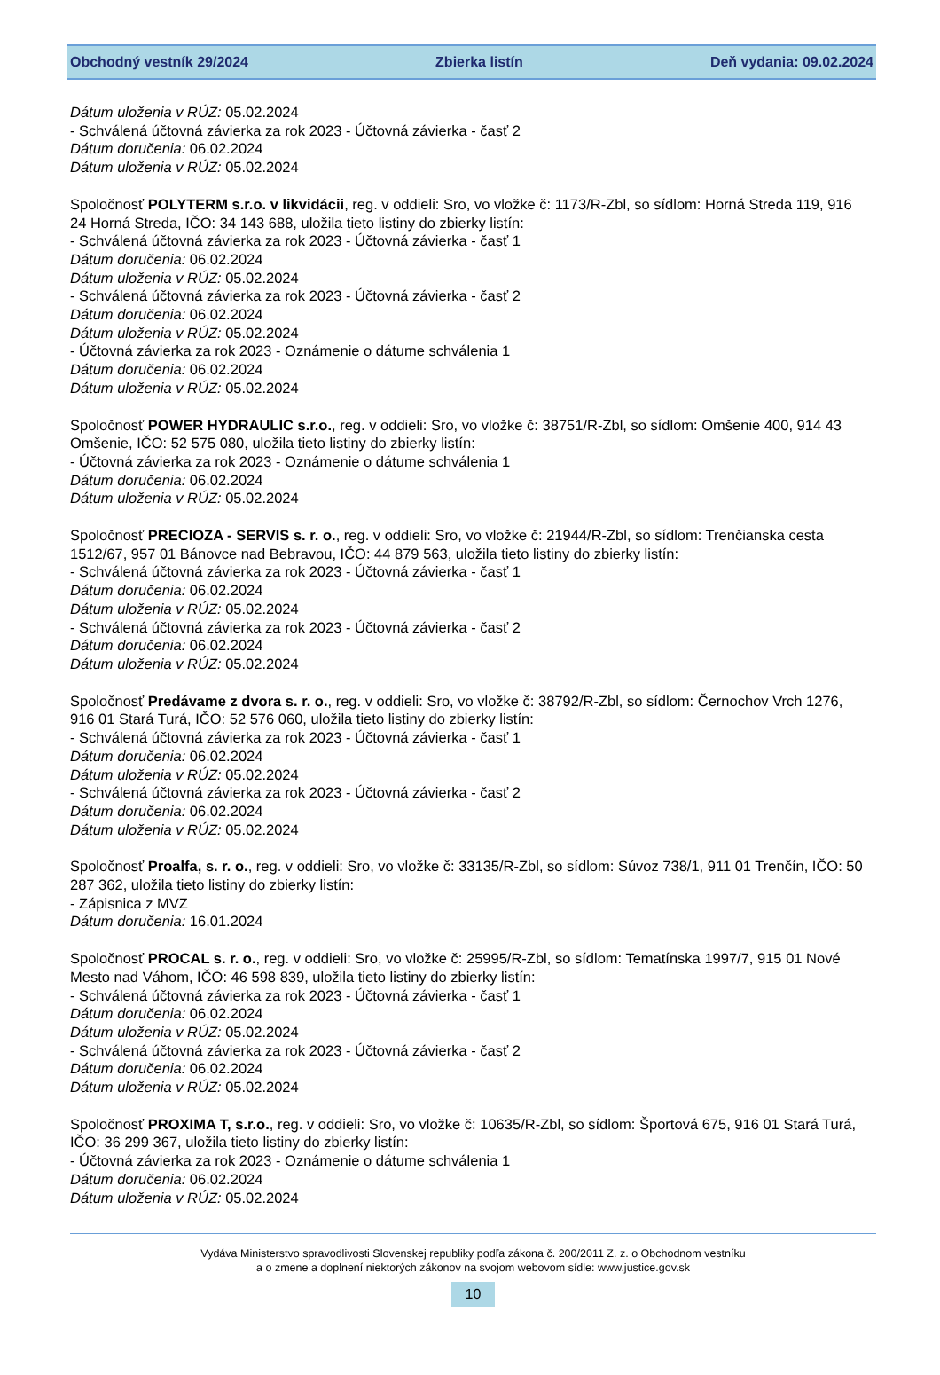Obchodný vestník 29/2024 Zbierka listín Deň vydania: 09.02.2024
Dátum uloženia v RÚZ: 05.02.2024
- Schválená účtovná závierka za rok 2023 - Účtovná závierka - časť 2
Dátum doručenia: 06.02.2024
Dátum uloženia v RÚZ: 05.02.2024
Spoločnosť POLYTERM s.r.o. v likvidácii, reg. v oddieli: Sro, vo vložke č: 1173/R-Zbl, so sídlom: Horná Streda 119, 916 24 Horná Streda, IČO: 34 143 688, uložila tieto listiny do zbierky listín:
- Schválená účtovná závierka za rok 2023 - Účtovná závierka - časť 1
Dátum doručenia: 06.02.2024
Dátum uloženia v RÚZ: 05.02.2024
- Schválená účtovná závierka za rok 2023 - Účtovná závierka - časť 2
Dátum doručenia: 06.02.2024
Dátum uloženia v RÚZ: 05.02.2024
- Účtovná závierka za rok 2023 - Oznámenie o dátume schválenia 1
Dátum doručenia: 06.02.2024
Dátum uloženia v RÚZ: 05.02.2024
Spoločnosť POWER HYDRAULIC s.r.o., reg. v oddieli: Sro, vo vložke č: 38751/R-Zbl, so sídlom: Omšenie 400, 914 43 Omšenie, IČO: 52 575 080, uložila tieto listiny do zbierky listín:
- Účtovná závierka za rok 2023 - Oznámenie o dátume schválenia 1
Dátum doručenia: 06.02.2024
Dátum uloženia v RÚZ: 05.02.2024
Spoločnosť PRECIOZA - SERVIS s. r. o., reg. v oddieli: Sro, vo vložke č: 21944/R-Zbl, so sídlom: Trenčianska cesta 1512/67, 957 01 Bánovce nad Bebravou, IČO: 44 879 563, uložila tieto listiny do zbierky listín:
- Schválená účtovná závierka za rok 2023 - Účtovná závierka - časť 1
Dátum doručenia: 06.02.2024
Dátum uloženia v RÚZ: 05.02.2024
- Schválená účtovná závierka za rok 2023 - Účtovná závierka - časť 2
Dátum doručenia: 06.02.2024
Dátum uloženia v RÚZ: 05.02.2024
Spoločnosť Predávame z dvora s. r. o., reg. v oddieli: Sro, vo vložke č: 38792/R-Zbl, so sídlom: Černochov Vrch 1276, 916 01 Stará Turá, IČO: 52 576 060, uložila tieto listiny do zbierky listín:
- Schválená účtovná závierka za rok 2023 - Účtovná závierka - časť 1
Dátum doručenia: 06.02.2024
Dátum uloženia v RÚZ: 05.02.2024
- Schválená účtovná závierka za rok 2023 - Účtovná závierka - časť 2
Dátum doručenia: 06.02.2024
Dátum uloženia v RÚZ: 05.02.2024
Spoločnosť Proalfa, s. r. o., reg. v oddieli: Sro, vo vložke č: 33135/R-Zbl, so sídlom: Súvoz 738/1, 911 01 Trenčín, IČO: 50 287 362, uložila tieto listiny do zbierky listín:
- Zápisnica z MVZ
Dátum doručenia: 16.01.2024
Spoločnosť PROCAL s. r. o., reg. v oddieli: Sro, vo vložke č: 25995/R-Zbl, so sídlom: Tematínska 1997/7, 915 01 Nové Mesto nad Váhom, IČO: 46 598 839, uložila tieto listiny do zbierky listín:
- Schválená účtovná závierka za rok 2023 - Účtovná závierka - časť 1
Dátum doručenia: 06.02.2024
Dátum uloženia v RÚZ: 05.02.2024
- Schválená účtovná závierka za rok 2023 - Účtovná závierka - časť 2
Dátum doručenia: 06.02.2024
Dátum uloženia v RÚZ: 05.02.2024
Spoločnosť PROXIMA T, s.r.o., reg. v oddieli: Sro, vo vložke č: 10635/R-Zbl, so sídlom: Športová 675, 916 01 Stará Turá, IČO: 36 299 367, uložila tieto listiny do zbierky listín:
- Účtovná závierka za rok 2023 - Oznámenie o dátume schválenia 1
Dátum doručenia: 06.02.2024
Dátum uloženia v RÚZ: 05.02.2024
Vydáva Ministerstvo spravodlivosti Slovenskej republiky podľa zákona č. 200/2011 Z. z. o Obchodnom vestníku
a o zmene a doplnení niektorých zákonov na svojom webovom sídle: www.justice.gov.sk
10